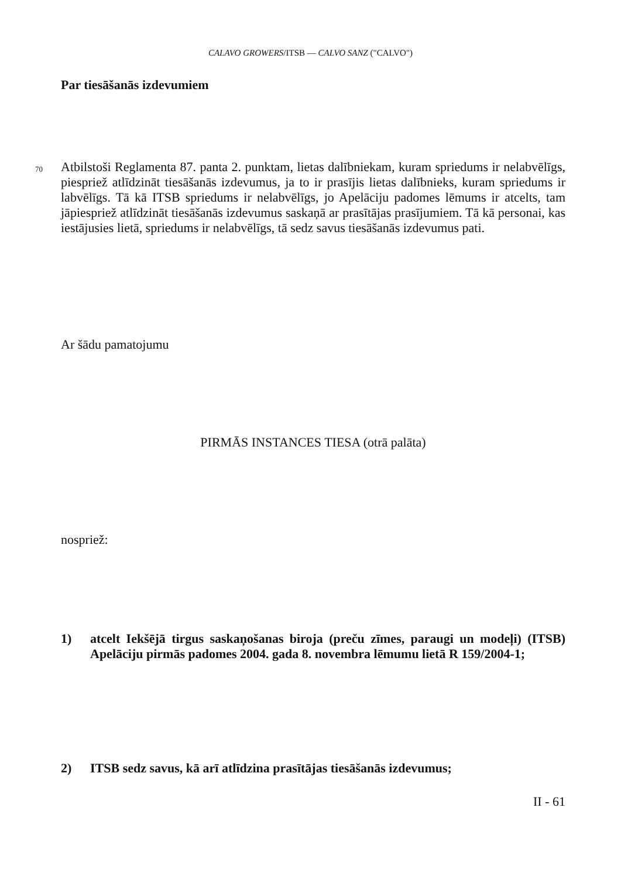CALAVO GROWERS/ITSB — CALVO SANZ ("CALVO")
Par tiesāšanās izdevumiem
70
Atbilstoši Reglamenta 87. panta 2. punktam, lietas dalībniekam, kuram spriedums ir nelabvēlīgs, piespriež atlīdzināt tiesāšanās izdevumus, ja to ir prasījis lietas dalībnieks, kuram spriedums ir labvēlīgs. Tā kā ITSB spriedums ir nelabvēlīgs, jo Apelāciju padomes lēmums ir atcelts, tam jāpiespriež atlīdzināt tiesāšanās izdevumus saskaņā ar prasītājas prasījumiem. Tā kā personai, kas iestājusies lietā, spriedums ir nelabvēlīgs, tā sedz savus tiesāšanās izdevumus pati.
Ar šādu pamatojumu
PIRMĀS INSTANCES TIESA (otrā palāta)
nospriež:
1) atcelt Iekšējā tirgus saskaņošanas biroja (preču zīmes, paraugi un modeļi) (ITSB) Apelāciju pirmās padomes 2004. gada 8. novembra lēmumu lietā R 159/2004-1;
2) ITSB sedz savus, kā arī atlīdzina prasītājas tiesāšanās izdevumus;
II - 61